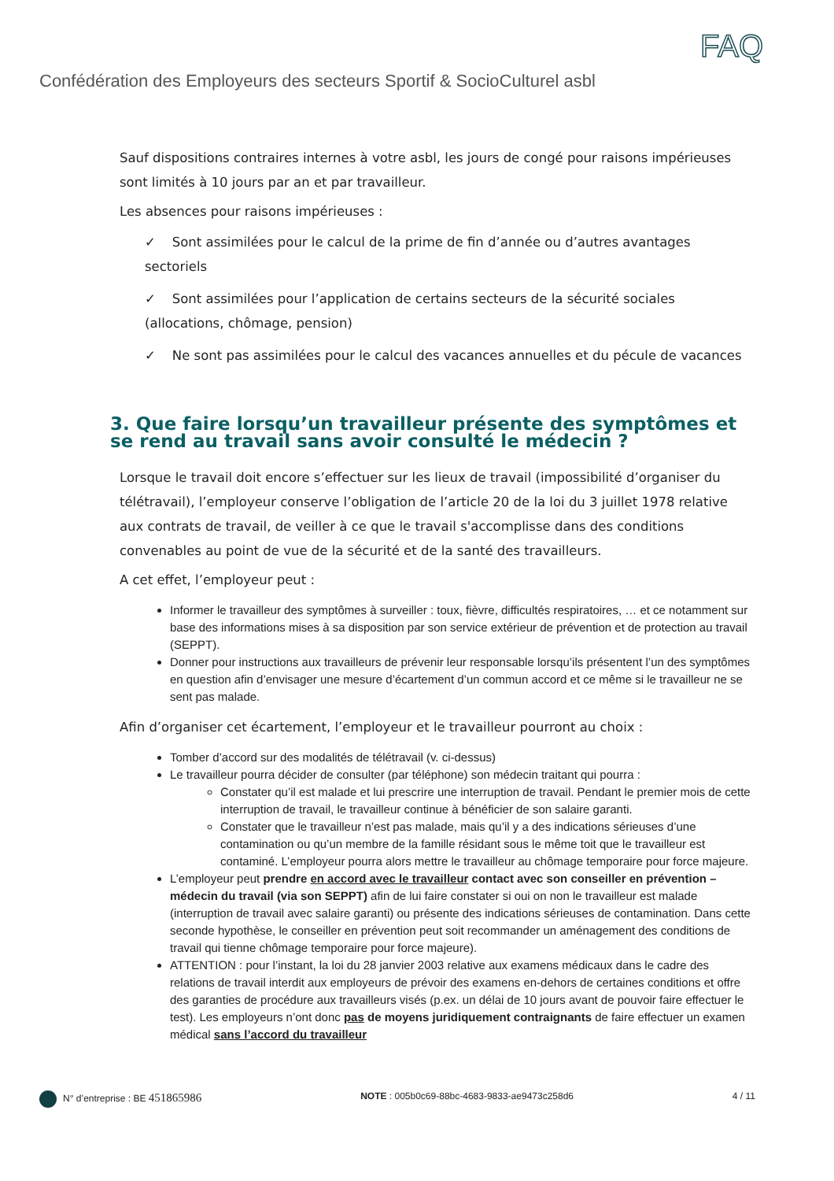FAQ
Confédération des Employeurs des secteurs Sportif & SocioCulturel asbl
Sauf dispositions contraires internes à votre asbl, les jours de congé pour raisons impérieuses sont limités à 10 jours par an et par travailleur.
Les absences pour raisons impérieuses :
✓ Sont assimilées pour le calcul de la prime de fin d’année ou d’autres avantages sectoriels
✓ Sont assimilées pour l’application de certains secteurs de la sécurité sociales (allocations, chômage, pension)
✓ Ne sont pas assimilées pour le calcul des vacances annuelles et du pécule de vacances
3. Que faire lorsqu’un travailleur présente des symptômes et se rend au travail sans avoir consulté le médecin ?
Lorsque le travail doit encore s’effectuer sur les lieux de travail (impossibilité d’organiser du télétravail), l’employeur conserve l’obligation de l’article 20 de la loi du 3 juillet 1978 relative aux contrats de travail, de veiller à ce que le travail s'accomplisse dans des conditions convenables au point de vue de la sécurité et de la santé des travailleurs.
A cet effet, l’employeur peut :
Informer le travailleur des symptômes à surveiller : toux, fièvre, difficultés respiratoires, … et ce notamment sur base des informations mises à sa disposition par son service extérieur de prévention et de protection au travail (SEPPT).
Donner pour instructions aux travailleurs de prévenir leur responsable lorsqu’ils présentent l’un des symptômes en question afin d’envisager une mesure d’écartement d’un commun accord et ce même si le travailleur ne se sent pas malade.
Afin d’organiser cet écartement, l’employeur et le travailleur pourront au choix :
Tomber d’accord sur des modalités de télétravail (v. ci-dessus)
Le travailleur pourra décider de consulter (par téléphone) son médecin traitant qui pourra :
Constater qu’il est malade et lui prescrire une interruption de travail. Pendant le premier mois de cette interruption de travail, le travailleur continue à bénéficier de son salaire garanti.
Constater que le travailleur n’est pas malade, mais qu’il y a des indications sérieuses d’une contamination ou qu’un membre de la famille résidant sous le même toit que le travailleur est contaminé. L’employeur pourra alors mettre le travailleur au chômage temporaire pour force majeure.
L’employeur peut prendre en accord avec le travailleur contact avec son conseiller en prévention – médecin du travail (via son SEPPT) afin de lui faire constater si oui on non le travailleur est malade (interruption de travail avec salaire garanti) ou présente des indications sérieuses de contamination. Dans cette seconde hypothèse, le conseiller en prévention peut soit recommander un aménagement des conditions de travail qui tienne chômage temporaire pour force majeure).
ATTENTION : pour l’instant, la loi du 28 janvier 2003 relative aux examens médicaux dans le cadre des relations de travail interdit aux employeurs de prévoir des examens en-dehors de certaines conditions et offre des garanties de procédure aux travailleurs visés (p.ex. un délai de 10 jours avant de pouvoir faire effectuer le test). Les employeurs n’ont donc pas de moyens juridiquement contraignants de faire effectuer un examen médical sans l’accord du travailleur
N° d’entreprise : BE 451865986 NOTE : 005b0c69-88bc-4683-9833-ae9473c258d6 4 / 11